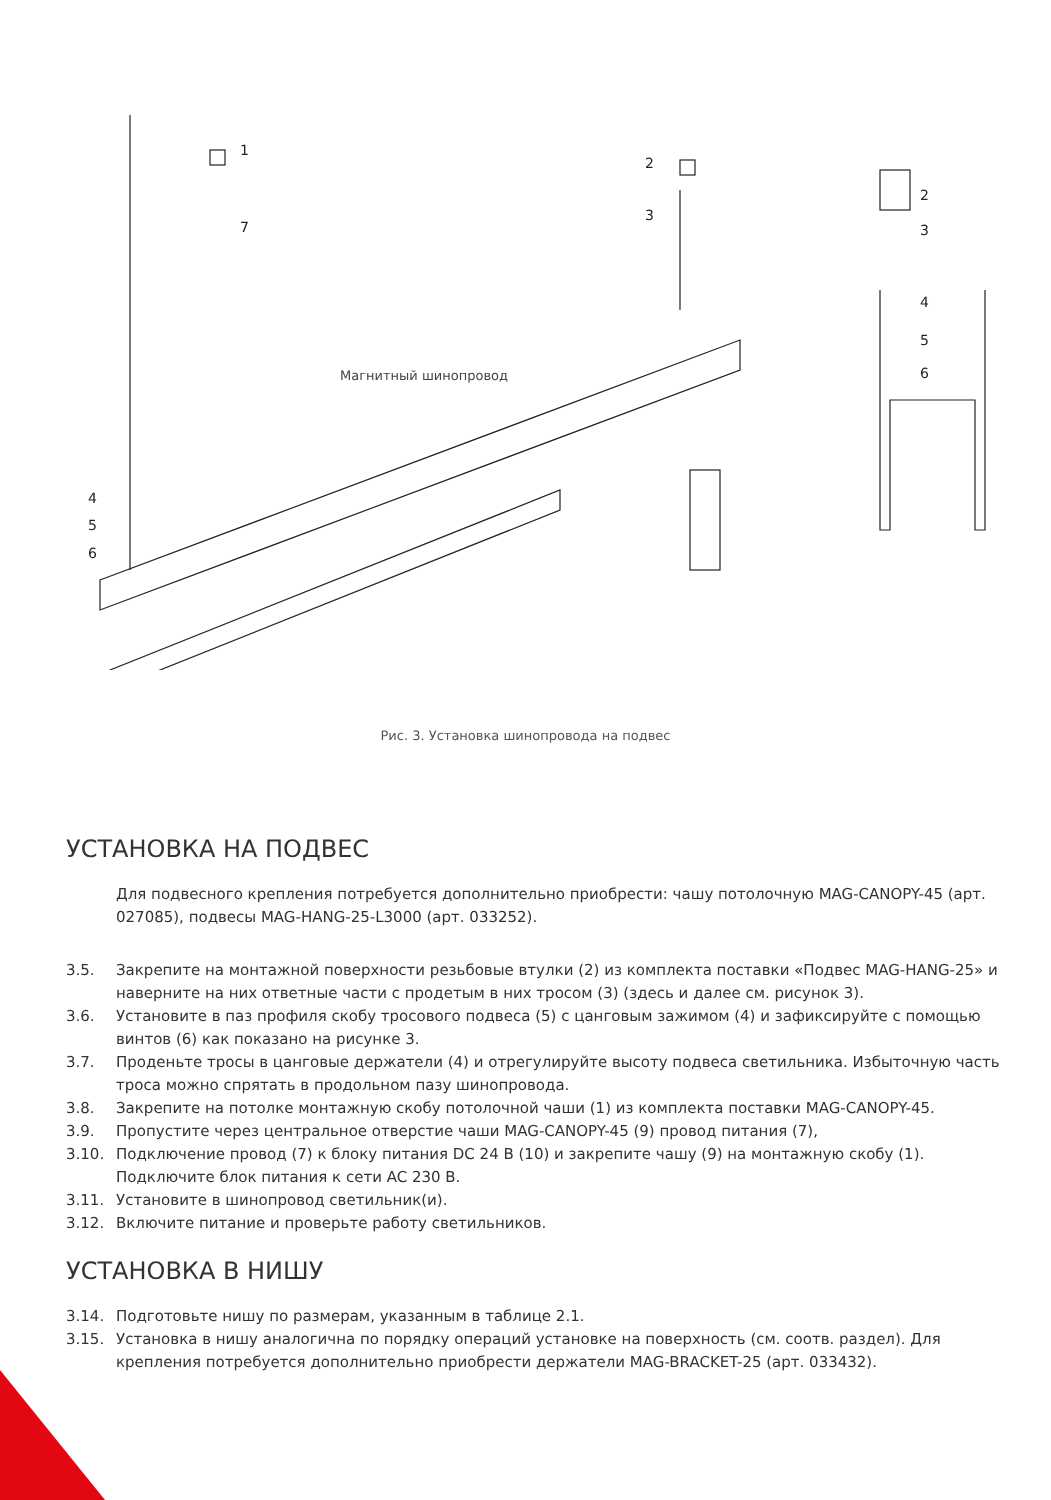Магнитный шинопровод
1
7
2
3
2
3
4
5
6
4
5
6
Рис. 3. Установка шинопровода на подвес
УСТАНОВКА НА ПОДВЕС
Для подвесного крепления потребуется дополнительно приобрести: чашу потолочную MAG-CANOPY-45 (арт. 027085), подвесы MAG-HANG-25-L3000 (арт. 033252).
| 3.5. | Закрепите на монтажной поверхности резьбовые втулки (2) из комплекта поставки «Подвес MAG-HANG-25» и наверните на них ответные части с продетым в них тросом (3) (здесь и далее см. рисунок 3). |
| 3.6. | Установите в паз профиля скобу тросового подвеса (5) с цанговым зажимом (4) и зафиксируйте с помощью винтов (6) как показано на рисунке 3. |
| 3.7. | Проденьте тросы в цанговые держатели (4) и отрегулируйте высоту подвеса светильника. Избыточную часть троса можно спрятать в продольном пазу шинопровода. |
| 3.8. | Закрепите на потолке монтажную скобу потолочной чаши (1) из комплекта поставки MAG-CANOPY-45. |
| 3.9. | Пропустите через центральное отверстие чаши MAG-CANOPY-45 (9) провод питания (7), |
| 3.10. | Подключение провод (7) к блоку питания DC 24 В (10) и закрепите чашу (9) на монтажную скобу (1). Подключите блок питания к сети AC 230 В. |
| 3.11. | Установите в шинопровод светильник(и). |
| 3.12. | Включите питание и проверьте работу светильников. |
УСТАНОВКА В НИШУ
| 3.14. | Подготовьте нишу по размерам, указанным в таблице 2.1. |
| 3.15. | Установка в нишу аналогична по порядку операций установке на поверхность (см. соотв. раздел). Для крепления потребуется дополнительно приобрести держатели MAG-BRACKET-25 (арт. 033432). |